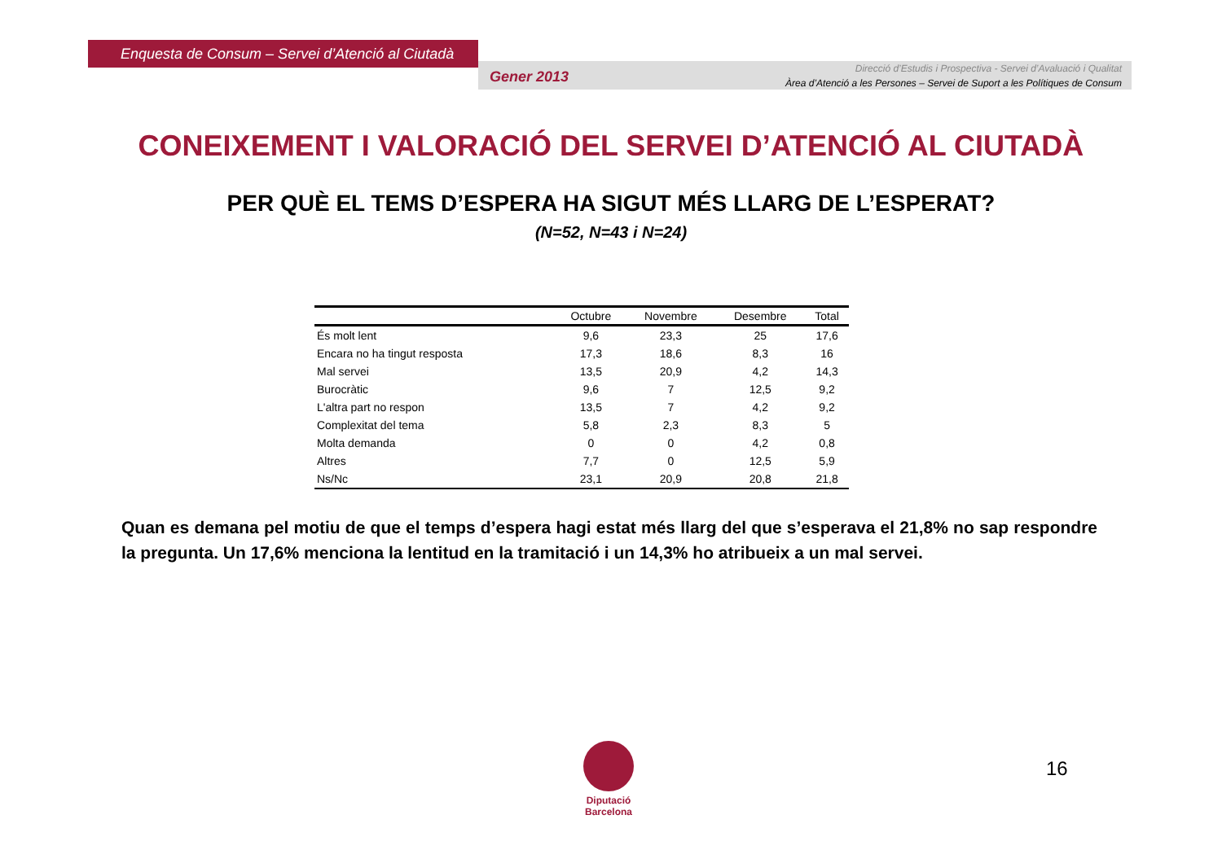Enquesta de Consum – Servei d’Atenció al Ciutadà
Gener 2013
Direcció d’Estudis i Prospectiva - Servei d’Avaluació i Qualitat
Àrea d’Atenció a les Persones – Servei de Suport a les Polítiques de Consum
CONEIXEMENT I VALORACIÓ DEL SERVEI D’ATENCIÓ AL CIUTADÀ
PER QUÈ EL TEMS D’ESPERA HA SIGUT MÉS LLARG DE L’ESPERAT?
(N=52, N=43 i N=24)
| | Octubre | Novembre | Desembre | Total |
| --- | --- | --- | --- | --- |
| És molt lent | 9,6 | 23,3 | 25 | 17,6 |
| Encara no ha tingut resposta | 17,3 | 18,6 | 8,3 | 16 |
| Mal servei | 13,5 | 20,9 | 4,2 | 14,3 |
| Burocràtic | 9,6 | 7 | 12,5 | 9,2 |
| L'altra part no respon | 13,5 | 7 | 4,2 | 9,2 |
| Complexitat del tema | 5,8 | 2,3 | 8,3 | 5 |
| Molta demanda | 0 | 0 | 4,2 | 0,8 |
| Altres | 7,7 | 0 | 12,5 | 5,9 |
| Ns/Nc | 23,1 | 20,9 | 20,8 | 21,8 |
Quan es demana pel motiu de que el temps d’espera hagi estat més llarg del que s’esperava el 21,8% no sap respondre la pregunta. Un 17,6% menciona la lentitud en la tramitació i un 14,3% ho atribueix a un mal servei.
Diputació Barcelona
16